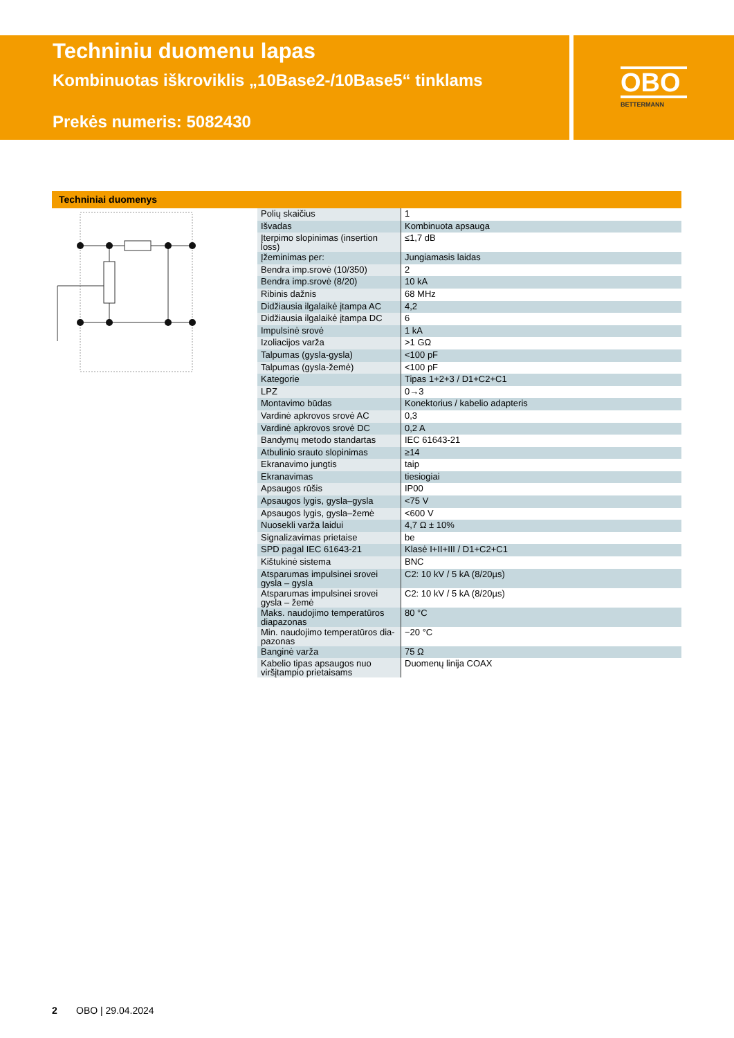Techniniu duomenu lapas
Kombinuotas iškroviklis „10Base2-/10Base5“ tinklams
Prekės numeris: 5082430
OBO
BETTERMANN
Techniniai duomenys
| Polių skaičius | 1 |
| Išvadas | Kombinuota apsauga |
| Įterpimo slopinimas (insertion loss) | ≤1,7 dB |
| Įžeminimas per: | Jungiamasis laidas |
| Bendra imp.srovė (10/350) | 2 |
| Bendra imp.srovė (8/20) | 10 kA |
| Ribinis dažnis | 68 MHz |
| Didžiausia ilgalaikė įtampa AC | 4,2 |
| Didžiausia ilgalaikė įtampa DC | 6 |
| Impulsinė srovė | 1 kA |
| Izoliacijos varža | >1 GΩ |
| Talpumas (gysla-gysla) | <100 pF |
| Talpumas (gysla-žemė) | <100 pF |
| Kategorie | Tipas 1+2+3 / D1+C2+C1 |
| LPZ | 0→3 |
| Montavimo būdas | Konektorius / kabelio adapteris |
| Vardinė apkrovos srovė AC | 0,3 |
| Vardinė apkrovos srovė DC | 0,2 A |
| Bandymų metodo standartas | IEC 61643-21 |
| Atbulinio srauto slopinimas | ≥14 |
| Ekranavimo jungtis | taip |
| Ekranavimas | tiesiogiai |
| Apsaugos rūšis | IP00 |
| Apsaugos lygis, gysla–gysla | <75 V |
| Apsaugos lygis, gysla–žemė | <600 V |
| Nuosekli varža laidui | 4,7 Ω ± 10% |
| Signalizavimas prietaise | be |
| SPD pagal IEC 61643-21 | Klasė I+II+III / D1+C2+C1 |
| Kištukinė sistema | BNC |
| Atsparumas impulsinei srovei gysla – gysla | C2: 10 kV / 5 kA (8/20µs) |
| Atsparumas impulsinei srovei gysla – žemė | C2: 10 kV / 5 kA (8/20µs) |
| Maks. naudojimo temperatūros diapazonas | 80 °C |
| Min. naudojimo temperatūros dia-pazonas | −20 °C |
| Banginė varža | 75 Ω |
| Kabelio tipas apsaugos nuo viršįtampio prietaisams | Duomenų linija COAX |
2 OBO | 29.04.2024